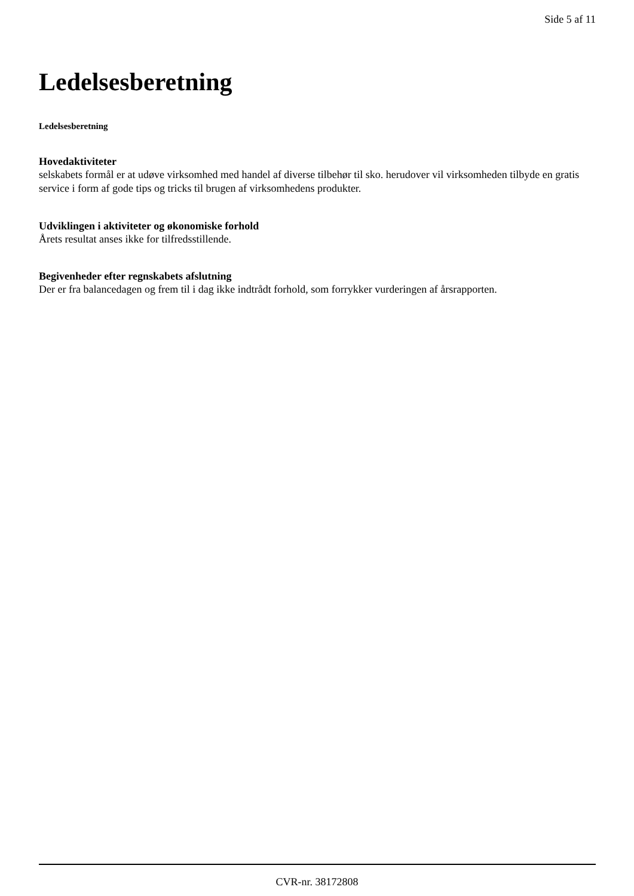Side 5 af 11
Ledelsesberetning
Ledelsesberetning
Hovedaktiviteter
selskabets formål er at udøve virksomhed med handel af diverse tilbehør til sko. herudover vil virksomheden tilbyde en gratis service i form af gode tips og tricks til brugen af virksomhedens produkter.
Udviklingen i aktiviteter og økonomiske forhold
Årets resultat anses ikke for tilfredsstillende.
Begivenheder efter regnskabets afslutning
Der er fra balancedagen og frem til i dag ikke indtrådt forhold, som forrykker vurderingen af årsrapporten.
CVR-nr. 38172808